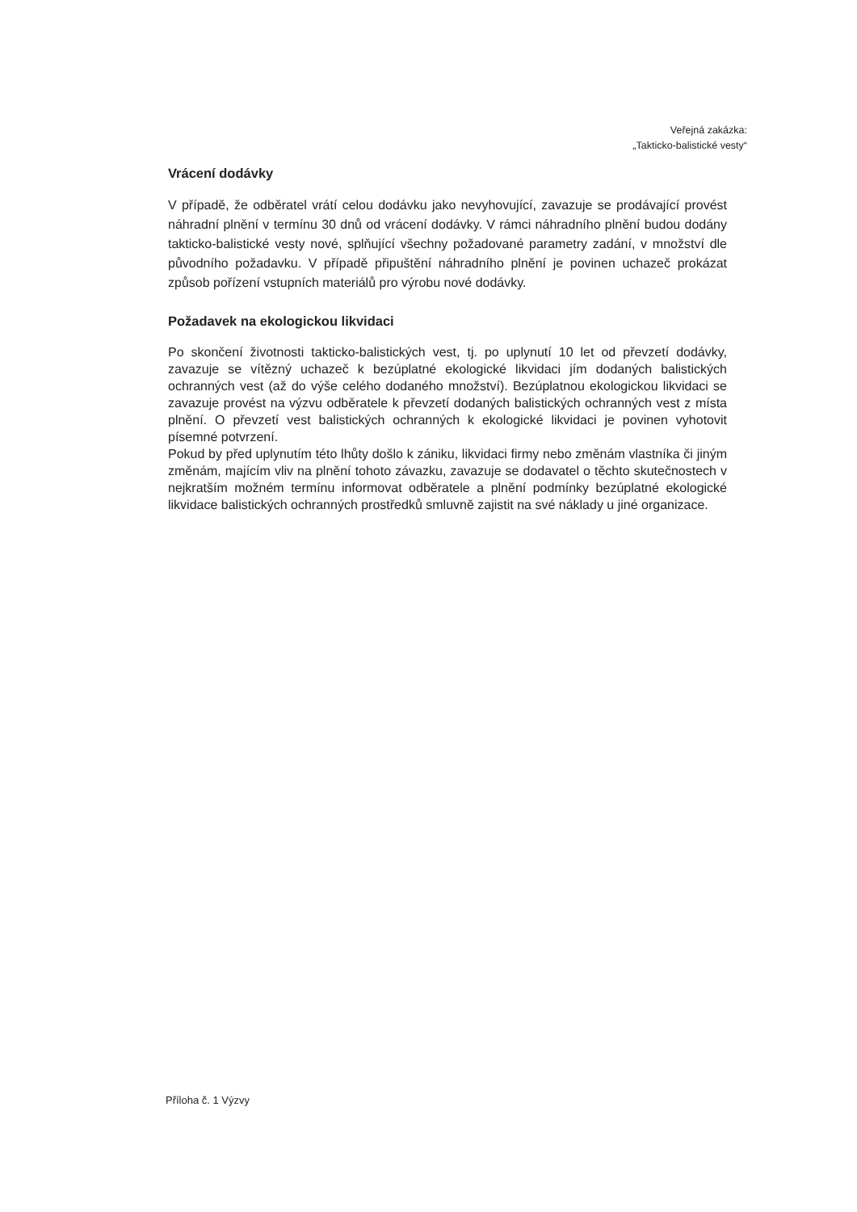Veřejná zakázka:
„Takticko-balistické vesty“
Vrácení dodávky
V případě, že odběratel vrátí celou dodávku jako nevyhovující, zavazuje se prodávající provést náhradní plnění v termínu 30 dnů od vrácení dodávky. V rámci náhradního plnění budou dodány takticko-balistické vesty nové, splňující všechny požadované parametry zadání, v množství dle původního požadavku. V případě připuštění náhradního plnění je povinen uchazeč prokázat způsob pořízení vstupních materiálů pro výrobu nové dodávky.
Požadavek na ekologickou likvidaci
Po skončení životnosti takticko-balistických vest, tj. po uplynutí 10 let od převzetí dodávky, zavazuje se vítězný uchazeč k bezúplatné ekologické likvidaci jím dodaných balistických ochranných vest (až do výše celého dodaného množství). Bezúplatnou ekologickou likvidaci se zavazuje provést na výzvu odběratele k převzetí dodaných balistických ochranných vest z místa plnění. O převzetí vest balistických ochranných k ekologické likvidaci je povinen vyhotovit písemné potvrzení.
Pokud by před uplynutím této lhůty došlo k zániku, likvidaci firmy nebo změnám vlastníka či jiným změnám, majícím vliv na plnění tohoto závazku, zavazuje se dodavatel o těchto skutečnostech v nejkratším možném termínu informovat odběratele a plnění podmínky bezúplatné ekologické likvidace balistických ochranných prostředků smluvně zajistit na své náklady u jiné organizace.
Příloha č. 1 Výzvy